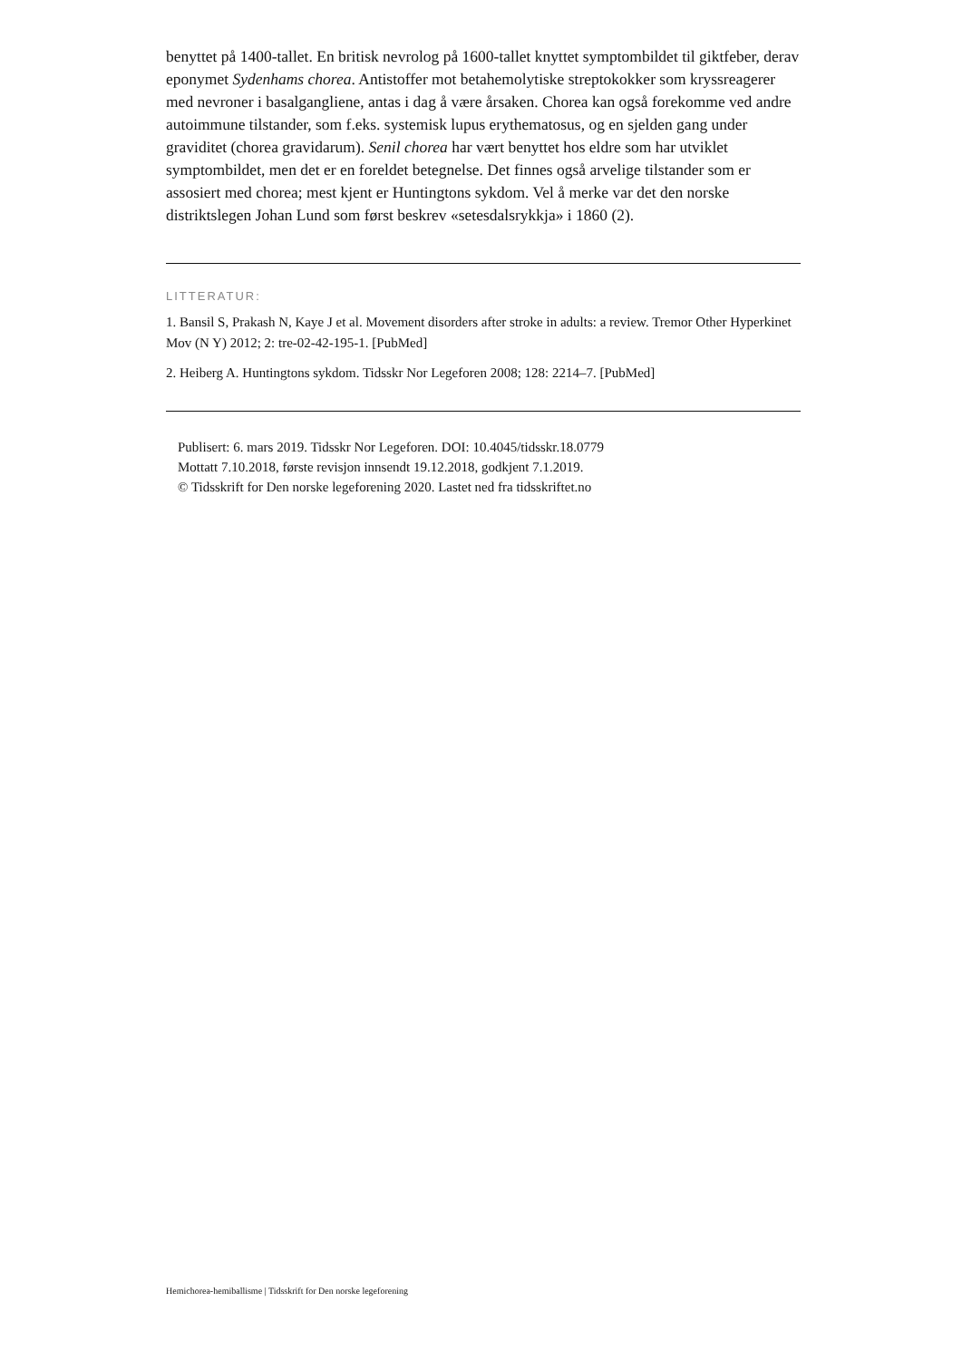benyttet på 1400-tallet. En britisk nevrolog på 1600-tallet knyttet symptombildet til giktfeber, derav eponymet Sydenhams chorea. Antistoffer mot betahemolytiske streptokokker som kryssreagerer med nevroner i basalgangliene, antas i dag å være årsaken. Chorea kan også forekomme ved andre autoimmune tilstander, som f.eks. systemisk lupus erythematosus, og en sjelden gang under graviditet (chorea gravidarum). Senil chorea har vært benyttet hos eldre som har utviklet symptombildet, men det er en foreldet betegnelse. Det finnes også arvelige tilstander som er assosiert med chorea; mest kjent er Huntingtons sykdom. Vel å merke var det den norske distriktslegen Johan Lund som først beskrev «setesdalsrykkja» i 1860 (2).
LITTERATUR:
1. Bansil S, Prakash N, Kaye J et al. Movement disorders after stroke in adults: a review. Tremor Other Hyperkinet Mov (N Y) 2012; 2: tre-02-42-195-1. [PubMed]
2. Heiberg A. Huntingtons sykdom. Tidsskr Nor Legeforen 2008; 128: 2214–7. [PubMed]
Publisert: 6. mars 2019. Tidsskr Nor Legeforen. DOI: 10.4045/tidsskr.18.0779
Mottatt 7.10.2018, første revisjon innsendt 19.12.2018, godkjent 7.1.2019.
© Tidsskrift for Den norske legeforening 2020. Lastet ned fra tidsskriftet.no
Hemichorea-hemiballisme | Tidsskrift for Den norske legeforening